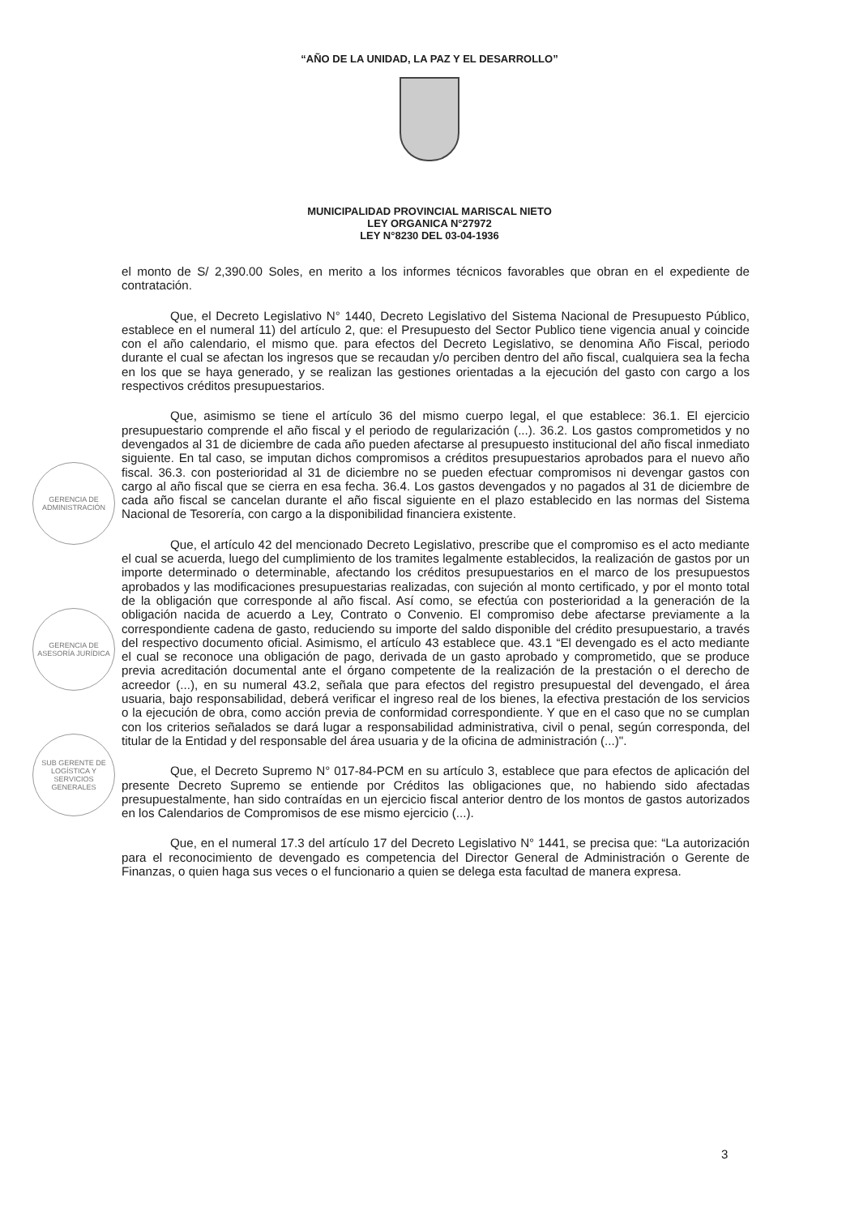“AÑO DE LA UNIDAD, LA PAZ Y EL DESARROLLO”
MUNICIPALIDAD PROVINCIAL MARISCAL NIETO
LEY ORGANICA N°27972
LEY N°8230 DEL 03-04-1936
GERENCIA DE ADMINISTRACIÓN
GERENCIA DE ASESORÍA JURÍDICA
SUB GERENTE DE LOGÍSTICA Y SERVICIOS GENERALES
el monto de S/ 2,390.00 Soles, en merito a los informes técnicos favorables que obran en el expediente de contratación.
Que, el Decreto Legislativo N° 1440, Decreto Legislativo del Sistema Nacional de Presupuesto Público, establece en el numeral 11) del artículo 2, que: el Presupuesto del Sector Publico tiene vigencia anual y coincide con el año calendario, el mismo que. para efectos del Decreto Legislativo, se denomina Año Fiscal, periodo durante el cual se afectan los ingresos que se recaudan y/o perciben dentro del año fiscal, cualquiera sea la fecha en los que se haya generado, y se realizan las gestiones orientadas a la ejecución del gasto con cargo a los respectivos créditos presupuestarios.
Que, asimismo se tiene el artículo 36 del mismo cuerpo legal, el que establece: 36.1. El ejercicio presupuestario comprende el año fiscal y el periodo de regularización (...). 36.2. Los gastos comprometidos y no devengados al 31 de diciembre de cada año pueden afectarse al presupuesto institucional del año fiscal inmediato siguiente. En tal caso, se imputan dichos compromisos a créditos presupuestarios aprobados para el nuevo año fiscal. 36.3. con posterioridad al 31 de diciembre no se pueden efectuar compromisos ni devengar gastos con cargo al año fiscal que se cierra en esa fecha. 36.4. Los gastos devengados y no pagados al 31 de diciembre de cada año fiscal se cancelan durante el año fiscal siguiente en el plazo establecido en las normas del Sistema Nacional de Tesorería, con cargo a la disponibilidad financiera existente.
Que, el artículo 42 del mencionado Decreto Legislativo, prescribe que el compromiso es el acto mediante el cual se acuerda, luego del cumplimiento de los tramites legalmente establecidos, la realización de gastos por un importe determinado o determinable, afectando los créditos presupuestarios en el marco de los presupuestos aprobados y las modificaciones presupuestarias realizadas, con sujeción al monto certificado, y por el monto total de la obligación que corresponde al año fiscal. Así como, se efectúa con posterioridad a la generación de la obligación nacida de acuerdo a Ley, Contrato o Convenio. El compromiso debe afectarse previamente a la correspondiente cadena de gasto, reduciendo su importe del saldo disponible del crédito presupuestario, a través del respectivo documento oficial. Asimismo, el artículo 43 establece que. 43.1 “El devengado es el acto mediante el cual se reconoce una obligación de pago, derivada de un gasto aprobado y comprometido, que se produce previa acreditación documental ante el órgano competente de la realización de la prestación o el derecho de acreedor (...), en su numeral 43.2, señala que para efectos del registro presupuestal del devengado, el área usuaria, bajo responsabilidad, deberá verificar el ingreso real de los bienes, la efectiva prestación de los servicios o la ejecución de obra, como acción previa de conformidad correspondiente. Y que en el caso que no se cumplan con los criterios señalados se dará lugar a responsabilidad administrativa, civil o penal, según corresponda, del titular de la Entidad y del responsable del área usuaria y de la oficina de administración (...)".
Que, el Decreto Supremo N° 017-84-PCM en su artículo 3, establece que para efectos de aplicación del presente Decreto Supremo se entiende por Créditos las obligaciones que, no habiendo sido afectadas presupuestalmente, han sido contraídas en un ejercicio fiscal anterior dentro de los montos de gastos autorizados en los Calendarios de Compromisos de ese mismo ejercicio (...).
Que, en el numeral 17.3 del artículo 17 del Decreto Legislativo N° 1441, se precisa que: “La autorización para el reconocimiento de devengado es competencia del Director General de Administración o Gerente de Finanzas, o quien haga sus veces o el funcionario a quien se delega esta facultad de manera expresa.
3